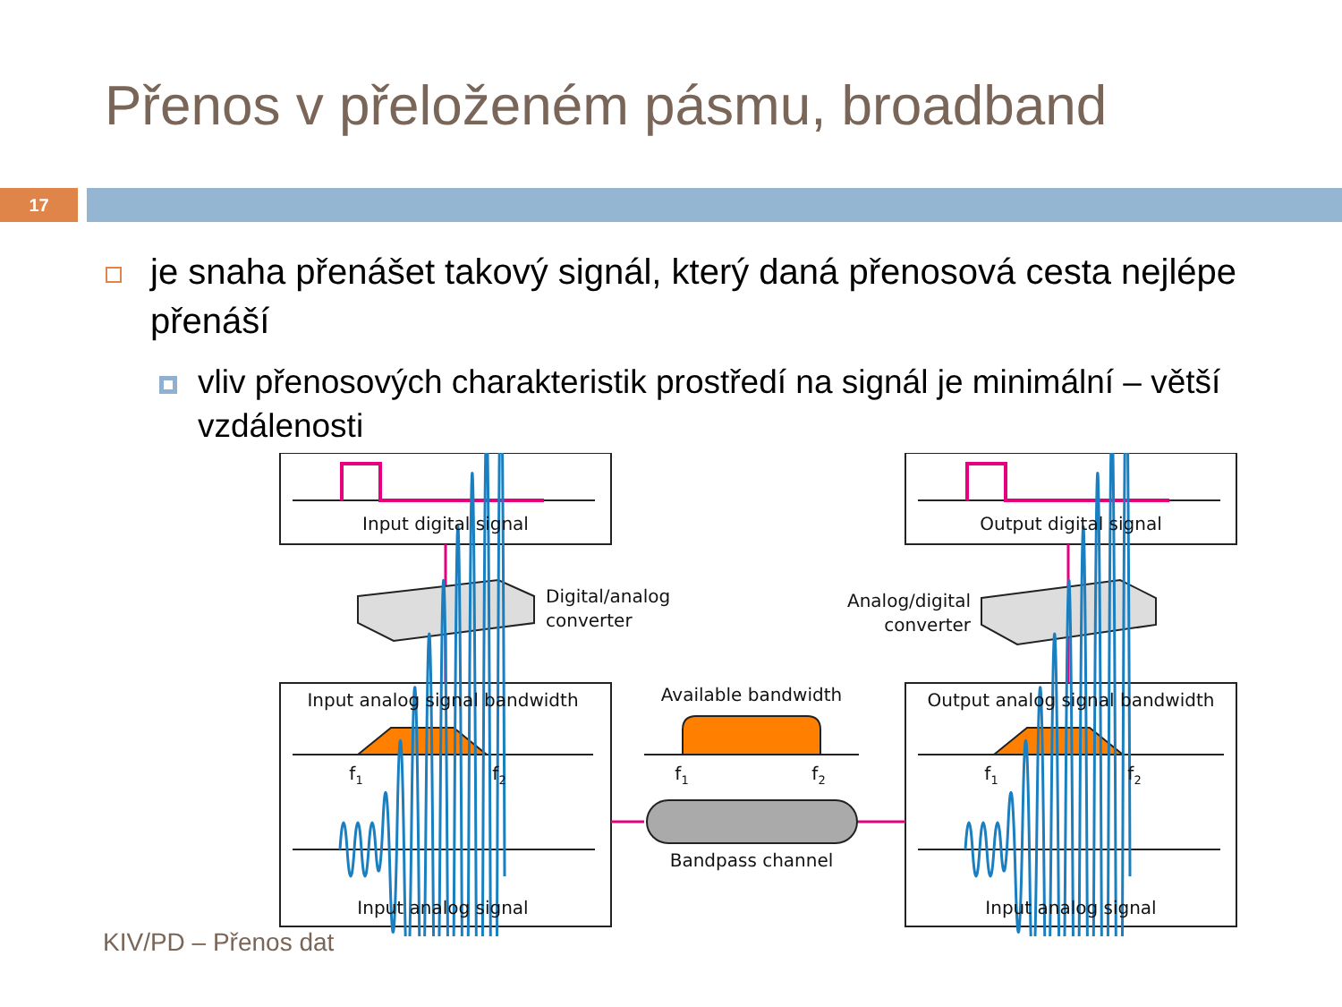Přenos v přeloženém pásmu, broadband
17
je snaha přenášet takový signál, který daná přenosová cesta nejlépe přenáší
vliv přenosových charakteristik prostředí na signál je minimální – větší vzdálenosti
Input digital signal
Output digital signal
Input analog signal bandwidth
Output analog signal bandwidth
Available bandwidth
Bandpass channel
Input analog signal
Input analog signal
f1
f2
f1
f2
f1
f2
Digital/analog
converter
Analog/digital
converter
KIV/PD – Přenos dat